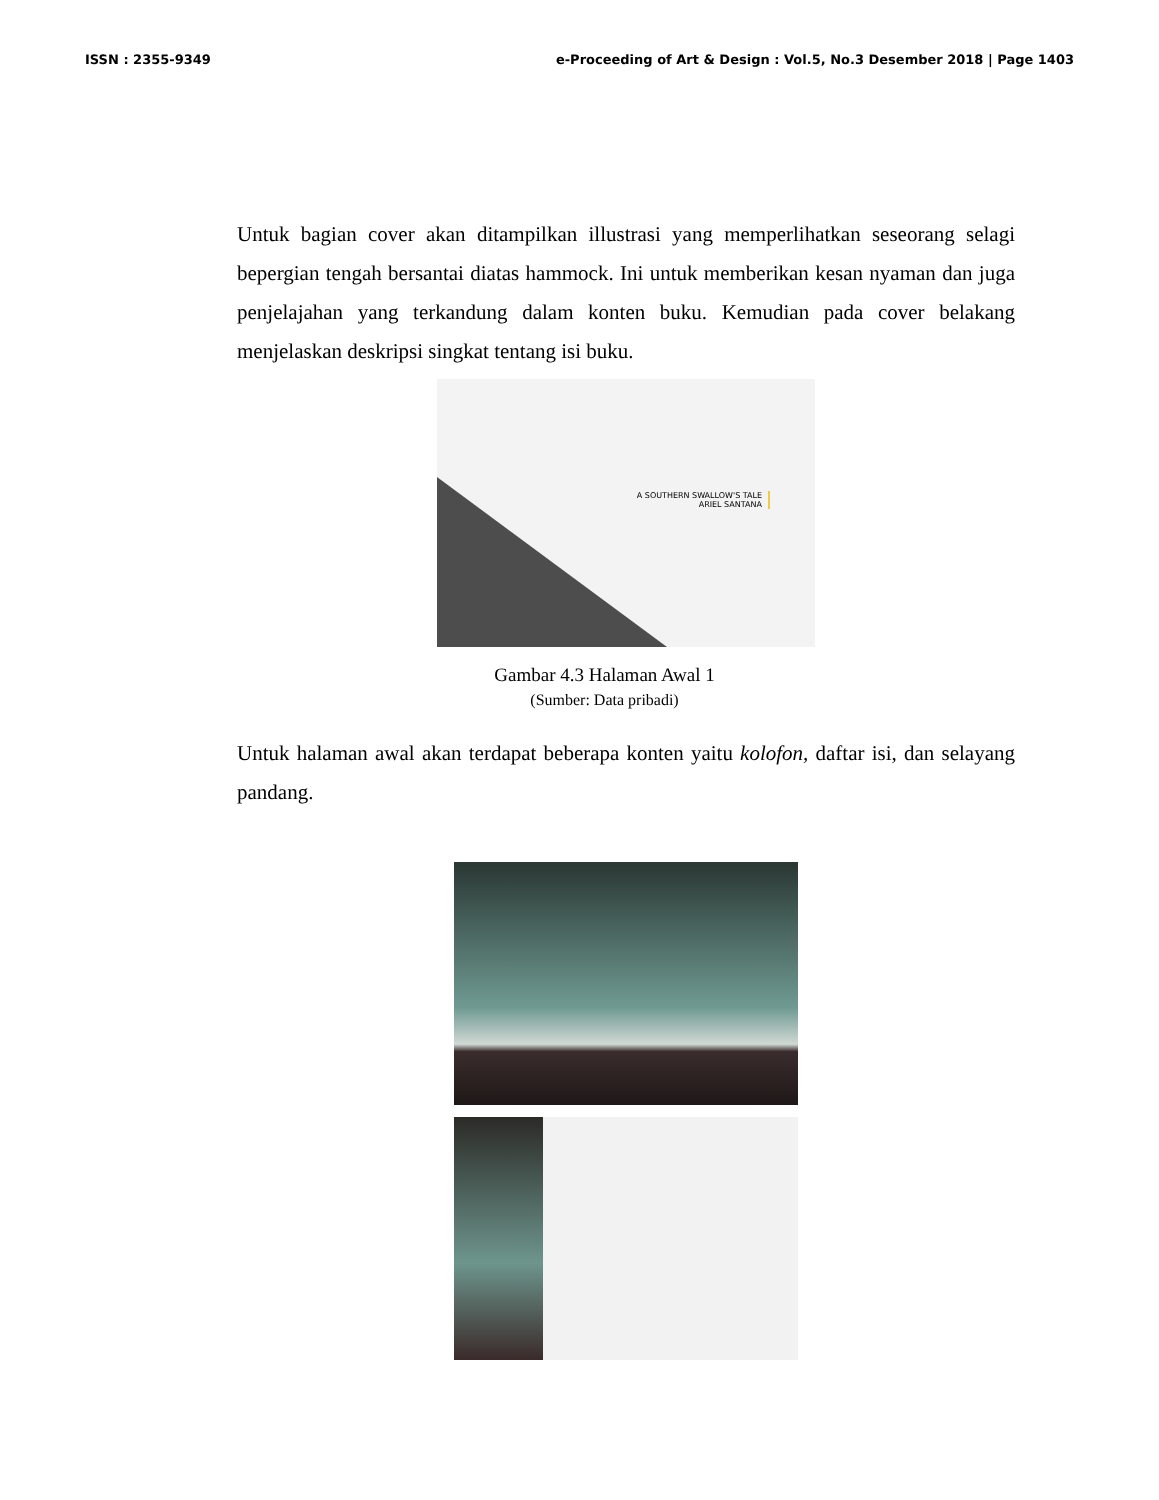ISSN : 2355-9349 e-Proceeding of Art & Design : Vol.5, No.3 Desember 2018 | Page 1403
Untuk bagian cover akan ditampilkan illustrasi yang memperlihatkan seseorang selagi bepergian tengah bersantai diatas hammock. Ini untuk memberikan kesan nyaman dan juga penjelajahan yang terkandung dalam konten buku. Kemudian pada cover belakang menjelaskan deskripsi singkat tentang isi buku.
A SOUTHERN SWALLOW'S TALE
ARIEL SANTANA
Gambar 4.3 Halaman Awal 1
(Sumber: Data pribadi)
Untuk halaman awal akan terdapat beberapa konten yaitu kolofon, daftar isi, dan selayang pandang.